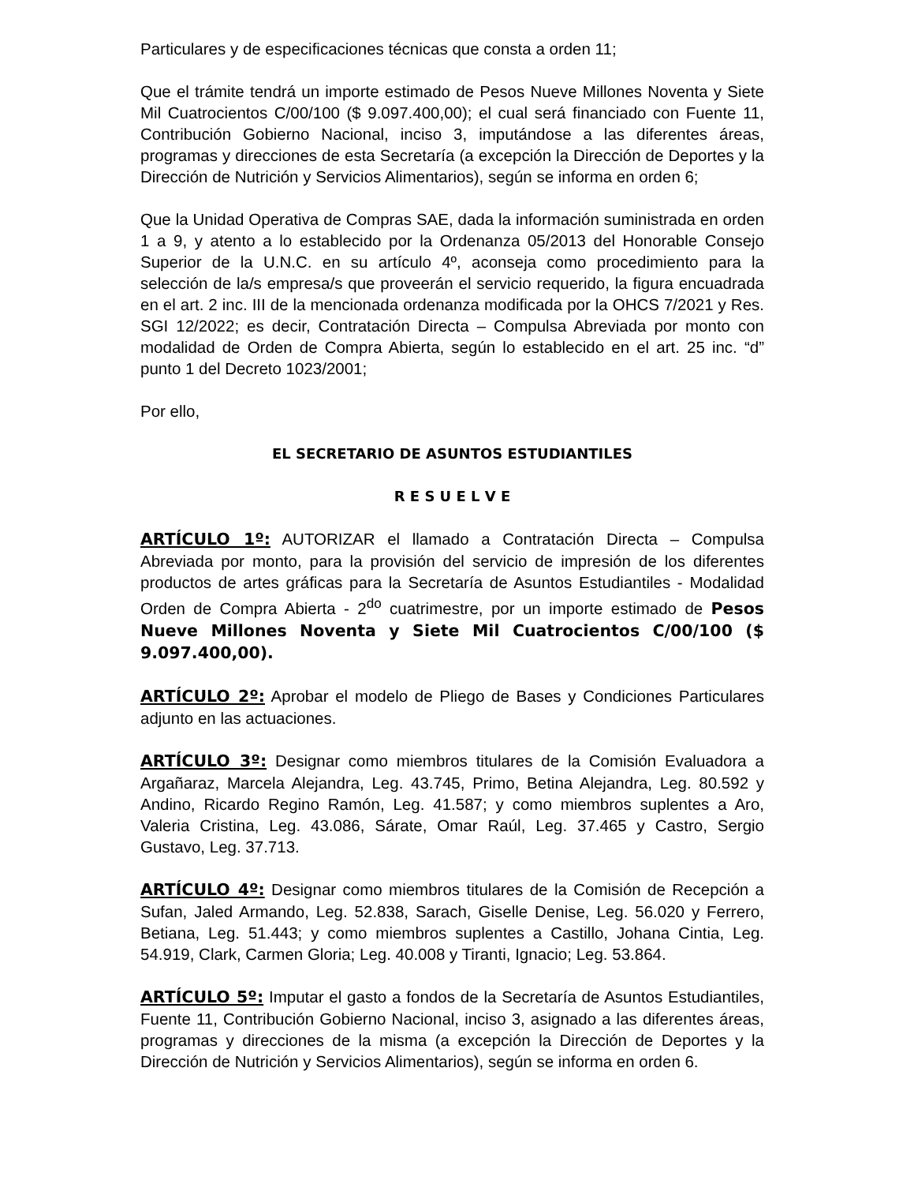Particulares y de especificaciones técnicas que consta a orden 11;
Que el trámite tendrá un importe estimado de Pesos Nueve Millones Noventa y Siete Mil Cuatrocientos C/00/100 ($ 9.097.400,00); el cual será financiado con Fuente 11, Contribución Gobierno Nacional, inciso 3, imputándose a las diferentes áreas, programas y direcciones de esta Secretaría (a excepción la Dirección de Deportes y la Dirección de Nutrición y Servicios Alimentarios), según se informa en orden 6;
Que la Unidad Operativa de Compras SAE, dada la información suministrada en orden 1 a 9, y atento a lo establecido por la Ordenanza 05/2013 del Honorable Consejo Superior de la U.N.C. en su artículo 4º, aconseja como procedimiento para la selección de la/s empresa/s que proveerán el servicio requerido, la figura encuadrada en el art. 2 inc. III de la mencionada ordenanza modificada por la OHCS 7/2021 y Res. SGI 12/2022; es decir, Contratación Directa – Compulsa Abreviada por monto con modalidad de Orden de Compra Abierta, según lo establecido en el art. 25 inc. “d” punto 1 del Decreto 1023/2001;
Por ello,
EL SECRETARIO DE ASUNTOS ESTUDIANTILES
R E S U E L V E
ARTÍCULO 1º: AUTORIZAR el llamado a Contratación Directa – Compulsa Abreviada por monto, para la provisión del servicio de impresión de los diferentes productos de artes gráficas para la Secretaría de Asuntos Estudiantiles - Modalidad Orden de Compra Abierta - 2<sup>do</sup> cuatrimestre, por un importe estimado de Pesos Nueve Millones Noventa y Siete Mil Cuatrocientos C/00/100 ($ 9.097.400,00).
ARTÍCULO 2º: Aprobar el modelo de Pliego de Bases y Condiciones Particulares adjunto en las actuaciones.
ARTÍCULO 3º: Designar como miembros titulares de la Comisión Evaluadora a Argañaraz, Marcela Alejandra, Leg. 43.745, Primo, Betina Alejandra, Leg. 80.592 y Andino, Ricardo Regino Ramón, Leg. 41.587; y como miembros suplentes a Aro, Valeria Cristina, Leg. 43.086, Sárate, Omar Raúl, Leg. 37.465 y Castro, Sergio Gustavo, Leg. 37.713.
ARTÍCULO 4º: Designar como miembros titulares de la Comisión de Recepción a Sufan, Jaled Armando, Leg. 52.838, Sarach, Giselle Denise, Leg. 56.020 y Ferrero, Betiana, Leg. 51.443; y como miembros suplentes a Castillo, Johana Cintia, Leg. 54.919, Clark, Carmen Gloria; Leg. 40.008 y Tiranti, Ignacio; Leg. 53.864.
ARTÍCULO 5º: Imputar el gasto a fondos de la Secretaría de Asuntos Estudiantiles, Fuente 11, Contribución Gobierno Nacional, inciso 3, asignado a las diferentes áreas, programas y direcciones de la misma (a excepción la Dirección de Deportes y la Dirección de Nutrición y Servicios Alimentarios), según se informa en orden 6.